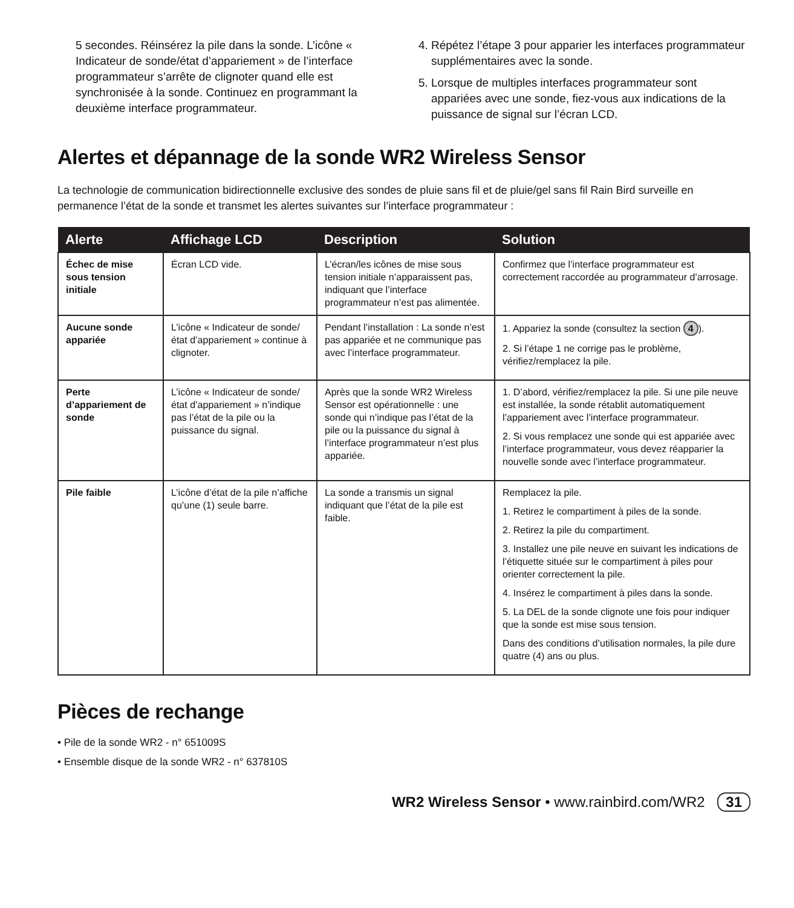5 secondes. Réinsérez la pile dans la sonde. L’icône « Indicateur de sonde/état d’appariement » de l’interface programmateur s’arrête de clignoter quand elle est synchronisée à la sonde. Continuez en programmant la deuxième interface programmateur.
4. Répétez l’étape 3 pour apparier les interfaces programmateur supplémentaires avec la sonde.
5. Lorsque de multiples interfaces programmateur sont appariées avec une sonde, fiez-vous aux indications de la puissance de signal sur l’écran LCD.
Alertes et dépannage de la sonde WR2 Wireless Sensor
La technologie de communication bidirectionnelle exclusive des sondes de pluie sans fil et de pluie/gel sans fil Rain Bird surveille en permanence l’état de la sonde et transmet les alertes suivantes sur l’interface programmateur :
| Alerte | Affichage LCD | Description | Solution |
| --- | --- | --- | --- |
| Échec de mise sous tension initiale | Écran LCD vide. | L’écran/les icônes de mise sous tension initiale n’apparaissent pas, indiquant que l’interface programmateur n’est pas alimentée. | Confirmez que l’interface programmateur est correctement raccordée au programmateur d’arrosage. |
| Aucune sonde appariée | L’icône « Indicateur de sonde/état d’appariement » continue à clignoter. | Pendant l’installation : La sonde n’est pas appariée et ne communique pas avec l’interface programmateur. | 1. Appariez la sonde (consultez la section 4 ). 2. Si l’étape 1 ne corrige pas le problème, vérifiez/remplacez la pile. |
| Perte d’appariement de sonde | L’icône « Indicateur de sonde/état d’appariement » n’indique pas l’état de la pile ou la puissance du signal. | Après que la sonde WR2 Wireless Sensor est opérationnelle : une sonde qui n’indique pas l’état de la pile ou la puissance du signal à l’interface programmateur n’est plus appariée. | 1. D’abord, vérifiez/remplacez la pile. Si une pile neuve est installée, la sonde rétablit automatiquement l’appariement avec l’interface programmateur. 2. Si vous remplacez une sonde qui est appariée avec l’interface programmateur, vous devez réapparier la nouvelle sonde avec l’interface programmateur. |
| Pile faible | L’icône d’état de la pile n’affiche qu’une (1) seule barre. | La sonde a transmis un signal indiquant que l’état de la pile est faible. | Remplacez la pile. 1. Retirez le compartiment à piles de la sonde. 2. Retirez la pile du compartiment. 3. Installez une pile neuve en suivant les indications de l’étiquette située sur le compartiment à piles pour orienter correctement la pile. 4. Insérez le compartiment à piles dans la sonde. 5. La DEL de la sonde clignote une fois pour indiquer que la sonde est mise sous tension. Dans des conditions d’utilisation normales, la pile dure quatre (4) ans ou plus. |
Pièces de rechange
• Pile de la sonde WR2 - n° 651009S
• Ensemble disque de la sonde WR2 - n° 637810S
WR2 Wireless Sensor • www.rainbird.com/WR2 31